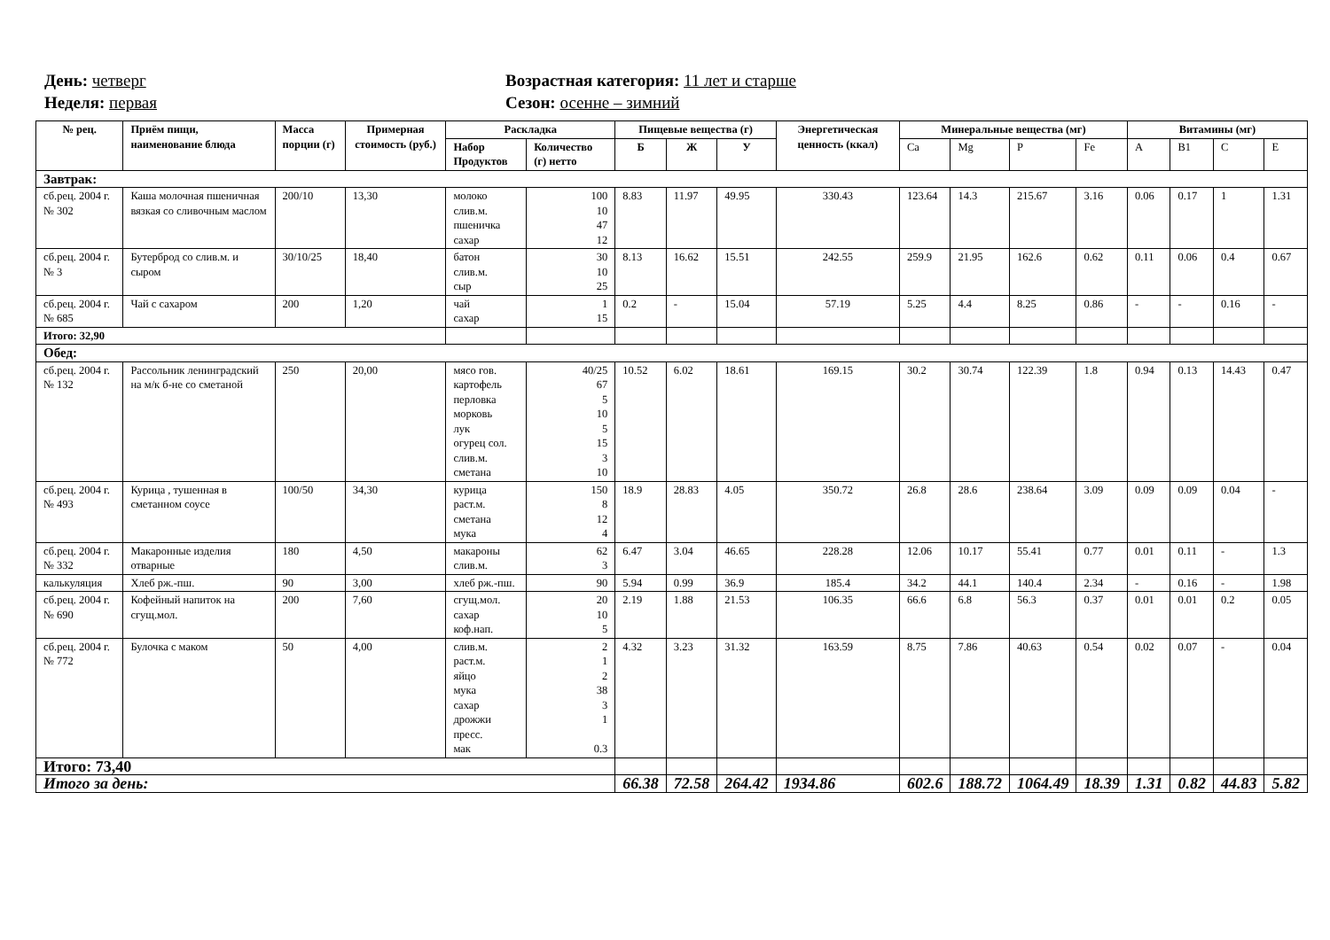День: четверг
Неделя: первая
Возрастная категория: 11 лет и старше
Сезон: осенне – зимний
| № рец. | Приём пищи, наименование блюда | Масса порции (г) | Примерная стоимость (руб.) | Раскладка | | Пищевые вещества (г) | | | Энергетическая ценность (ккал) | Минеральные вещества (мг) | | | | Витамины (мг) | | | |
| --- | --- | --- | --- | --- | --- | --- | --- | --- | --- | --- | --- | --- | --- | --- | --- | --- | --- |
| | | | | Набор Продуктов | Количество (г) нетто | Б | Ж | У | | Ca | Mg | P | Fe | A | B1 | C | E |
| Завтрак: | | | | | | | | | | | | | | | | | |
| сб.рец. 2004 г. № 302 | Каша молочная пшеничная вязкая со сливочным маслом | 200/10 | 13,30 | молоко слив.м. пшеничка сахар | 100 10 47 12 | 8.83 | 11.97 | 49.95 | 330.43 | 123.64 | 14.3 | 215.67 | 3.16 | 0.06 | 0.17 | 1 | 1.31 |
| сб.рец. 2004 г. № 3 | Бутерброд со слив.м. и сыром | 30/10/25 | 18,40 | батон слив.м. сыр | 30 10 25 | 8.13 | 16.62 | 15.51 | 242.55 | 259.9 | 21.95 | 162.6 | 0.62 | 0.11 | 0.06 | 0.4 | 0.67 |
| сб.рец. 2004 г. № 685 | Чай с сахаром | 200 | 1,20 | чай сахар | 1 15 | 0.2 | - | 15.04 | 57.19 | 5.25 | 4.4 | 8.25 | 0.86 | - | - | 0.16 | - |
| Итого: 32,90 | | | | | | | | | | | | | | | | | |
| Обед: | | | | | | | | | | | | | | | | | |
| сб.рец. 2004 г. № 132 | Рассольник ленинградский на м/к б-не со сметаной | 250 | 20,00 | мясо гов. картофель перловка морковь лук огурец сол. слив.м. сметана | 40/25 67 5 10 5 15 3 10 | 10.52 | 6.02 | 18.61 | 169.15 | 30.2 | 30.74 | 122.39 | 1.8 | 0.94 | 0.13 | 14.43 | 0.47 |
| сб.рец. 2004 г. № 493 | Курица , тушенная в сметанном соусе | 100/50 | 34,30 | курица раст.м. сметана мука | 150 8 12 4 | 18.9 | 28.83 | 4.05 | 350.72 | 26.8 | 28.6 | 238.64 | 3.09 | 0.09 | 0.09 | 0.04 | - |
| сб.рец. 2004 г. № 332 | Макаронные изделия отварные | 180 | 4,50 | макароны слив.м. | 62 3 | 6.47 | 3.04 | 46.65 | 228.28 | 12.06 | 10.17 | 55.41 | 0.77 | 0.01 | 0.11 | - | 1.3 |
| калькуляция | Хлеб рж.-пш. | 90 | 3,00 | хлеб рж.-пш. | 90 | 5.94 | 0.99 | 36.9 | 185.4 | 34.2 | 44.1 | 140.4 | 2.34 | - | 0.16 | - | 1.98 |
| сб.рец. 2004 г. № 690 | Кофейный напиток на сгущ.мол. | 200 | 7,60 | сгущ.мол. сахар коф.нап. | 20 10 5 | 2.19 | 1.88 | 21.53 | 106.35 | 66.6 | 6.8 | 56.3 | 0.37 | 0.01 | 0.01 | 0.2 | 0.05 |
| сб.рец. 2004 г. № 772 | Булочка с маком | 50 | 4,00 | слив.м. раст.м. яйцо мука сахар дрожжи пресс. мак | 2 1 2 38 3 1 0.3 | 4.32 | 3.23 | 31.32 | 163.59 | 8.75 | 7.86 | 40.63 | 0.54 | 0.02 | 0.07 | - | 0.04 |
| Итого: 73,40 | | | | | | | | | | | | | | | | | |
| Итого за день: | | | | | | 66.38 | 72.58 | 264.42 | 1934.86 | 602.6 | 188.72 | 1064.49 | 18.39 | 1.31 | 0.82 | 44.83 | 5.82 |